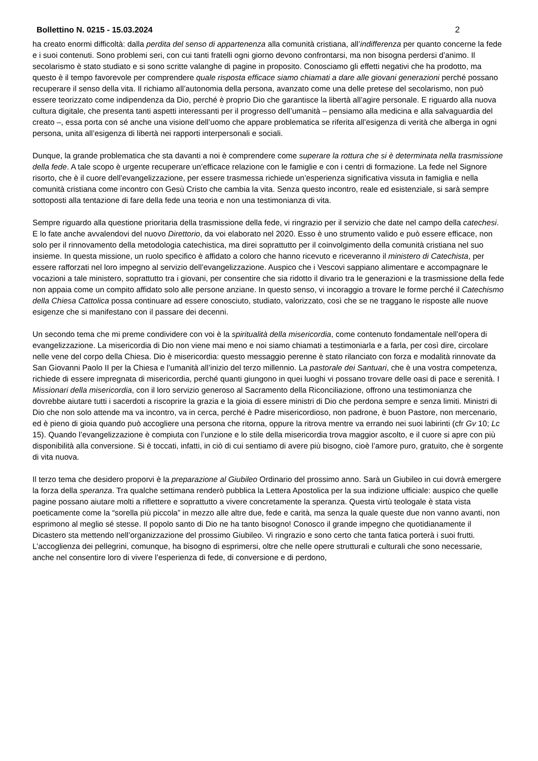Bollettino N. 0215 - 15.03.2024 2
ha creato enormi difficoltà: dalla perdita del senso di appartenenza alla comunità cristiana, all’indifferenza per quanto concerne la fede e i suoi contenuti. Sono problemi seri, con cui tanti fratelli ogni giorno devono confrontarsi, ma non bisogna perdersi d’animo. Il secolarismo è stato studiato e si sono scritte valanghe di pagine in proposito. Conosciamo gli effetti negativi che ha prodotto, ma questo è il tempo favorevole per comprendere quale risposta efficace siamo chiamati a dare alle giovani generazioni perché possano recuperare il senso della vita. Il richiamo all’autonomia della persona, avanzato come una delle pretese del secolarismo, non può essere teorizzato come indipendenza da Dio, perché è proprio Dio che garantisce la libertà all’agire personale. E riguardo alla nuova cultura digitale, che presenta tanti aspetti interessanti per il progresso dell’umanità – pensiamo alla medicina e alla salvaguardia del creato –, essa porta con sé anche una visione dell’uomo che appare problematica se riferita all’esigenza di verità che alberga in ogni persona, unita all’esigenza di libertà nei rapporti interpersonali e sociali.
Dunque, la grande problematica che sta davanti a noi è comprendere come superare la rottura che si è determinata nella trasmissione della fede. A tale scopo è urgente recuperare un’efficace relazione con le famiglie e con i centri di formazione. La fede nel Signore risorto, che è il cuore dell’evangelizzazione, per essere trasmessa richiede un’esperienza significativa vissuta in famiglia e nella comunità cristiana come incontro con Gesù Cristo che cambia la vita. Senza questo incontro, reale ed esistenziale, si sarà sempre sottoposti alla tentazione di fare della fede una teoria e non una testimonianza di vita.
Sempre riguardo alla questione prioritaria della trasmissione della fede, vi ringrazio per il servizio che date nel campo della catechesi. E lo fate anche avvalendovi del nuovo Direttorio, da voi elaborato nel 2020. Esso è uno strumento valido e può essere efficace, non solo per il rinnovamento della metodologia catechistica, ma direi soprattutto per il coinvolgimento della comunità cristiana nel suo insieme. In questa missione, un ruolo specifico è affidato a coloro che hanno ricevuto e riceveranno il ministero di Catechista, per essere rafforzati nel loro impegno al servizio dell’evangelizzazione. Auspico che i Vescovi sappiano alimentare e accompagnare le vocazioni a tale ministero, soprattutto tra i giovani, per consentire che sia ridotto il divario tra le generazioni e la trasmissione della fede non appaia come un compito affidato solo alle persone anziane. In questo senso, vi incoraggio a trovare le forme perché il Catechismo della Chiesa Cattolica possa continuare ad essere conosciuto, studiato, valorizzato, così che se ne traggano le risposte alle nuove esigenze che si manifestano con il passare dei decenni.
Un secondo tema che mi preme condividere con voi è la spiritualità della misericordia, come contenuto fondamentale nell’opera di evangelizzazione. La misericordia di Dio non viene mai meno e noi siamo chiamati a testimoniarla e a farla, per così dire, circolare nelle vene del corpo della Chiesa. Dio è misericordia: questo messaggio perenne è stato rilanciato con forza e modalità rinnovate da San Giovanni Paolo II per la Chiesa e l’umanità all’inizio del terzo millennio. La pastorale dei Santuari, che è una vostra competenza, richiede di essere impregnata di misericordia, perché quanti giungono in quei luoghi vi possano trovare delle oasi di pace e serenità. I Missionari della misericordia, con il loro servizio generoso al Sacramento della Riconciliazione, offrono una testimonianza che dovrebbe aiutare tutti i sacerdoti a riscoprire la grazia e la gioia di essere ministri di Dio che perdona sempre e senza limiti. Ministri di Dio che non solo attende ma va incontro, va in cerca, perché è Padre misericordioso, non padrone, è buon Pastore, non mercenario, ed è pieno di gioia quando può accogliere una persona che ritorna, oppure la ritrova mentre va errando nei suoi labirinti (cfr Gv 10; Lc 15). Quando l’evangelizzazione è compiuta con l’unzione e lo stile della misericordia trova maggior ascolto, e il cuore si apre con più disponibilità alla conversione. Si è toccati, infatti, in ciò di cui sentiamo di avere più bisogno, cioè l’amore puro, gratuito, che è sorgente di vita nuova.
Il terzo tema che desidero proporvi è la preparazione al Giubileo Ordinario del prossimo anno. Sarà un Giubileo in cui dovrà emergere la forza della speranza. Tra qualche settimana renderò pubblica la Lettera Apostolica per la sua indizione ufficiale: auspico che quelle pagine possano aiutare molti a riflettere e soprattutto a vivere concretamente la speranza. Questa virtù teologale è stata vista poeticamente come la “sorella più piccola” in mezzo alle altre due, fede e carità, ma senza la quale queste due non vanno avanti, non esprimono al meglio sé stesse. Il popolo santo di Dio ne ha tanto bisogno! Conosco il grande impegno che quotidianamente il Dicastero sta mettendo nell’organizzazione del prossimo Giubileo. Vi ringrazio e sono certo che tanta fatica porterà i suoi frutti. L’accoglienza dei pellegrini, comunque, ha bisogno di esprimersi, oltre che nelle opere strutturali e culturali che sono necessarie, anche nel consentire loro di vivere l’esperienza di fede, di conversione e di perdono,